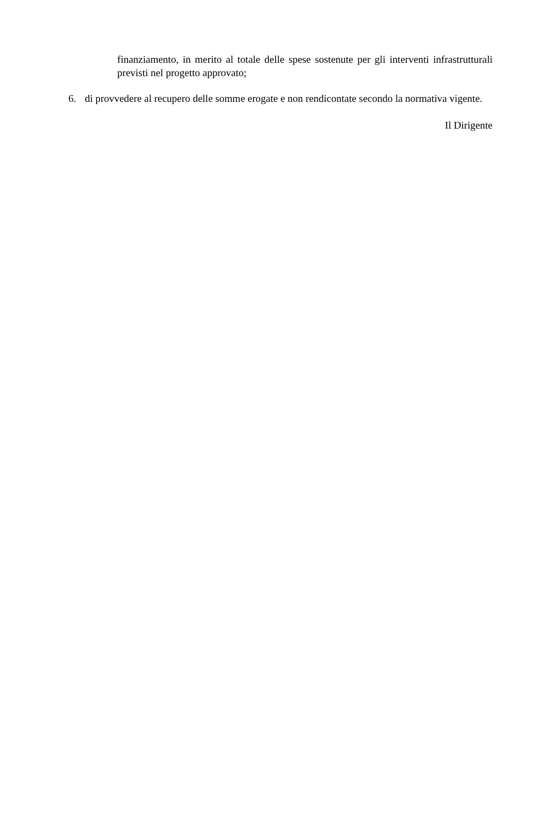finanziamento, in merito al totale delle spese sostenute per gli interventi infrastrutturali previsti nel progetto approvato;
6. di provvedere al recupero delle somme erogate e non rendicontate secondo la normativa vigente.
Il Dirigente